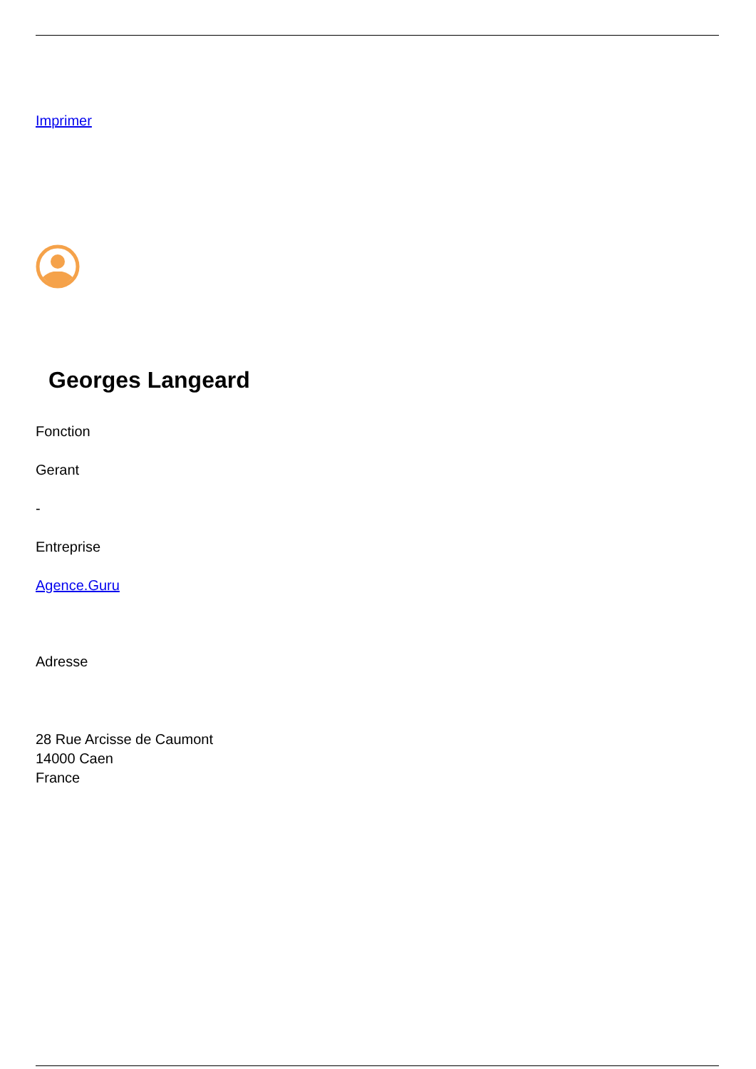Imprimer
Georges Langeard
Fonction
Gerant
-
Entreprise
Agence.Guru
Adresse
28 Rue Arcisse de Caumont
14000 Caen
France